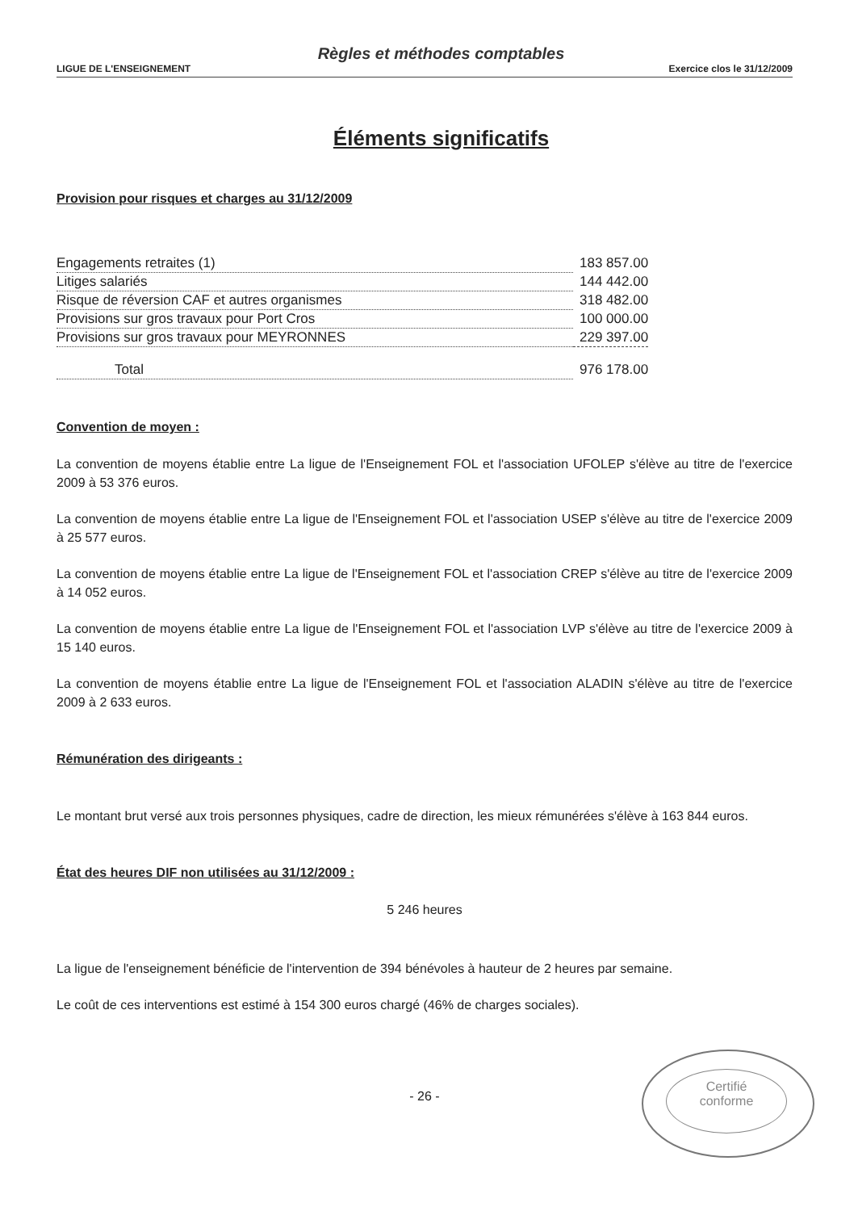Règles et méthodes comptables
LIGUE DE L'ENSEIGNEMENT Exercice clos le 31/12/2009
Éléments significatifs
Provision pour risques et charges au 31/12/2009
| Engagements retraites (1) | 183 857.00 |
| Litiges salariés | 144 442.00 |
| Risque de réversion CAF et autres organismes | 318 482.00 |
| Provisions sur gros travaux pour Port Cros | 100 000.00 |
| Provisions sur gros travaux pour MEYRONNES | 229 397.00 |
| Total | 976 178.00 |
Convention de moyen :
La convention de moyens établie entre La ligue de l'Enseignement FOL et l'association UFOLEP s'élève au titre de l'exercice 2009 à 53 376 euros.
La convention de moyens établie entre La ligue de l'Enseignement FOL et l'association USEP s'élève au titre de l'exercice 2009 à 25 577 euros.
La convention de moyens établie entre La ligue de l'Enseignement FOL et l'association CREP s'élève au titre de l'exercice 2009 à 14 052 euros.
La convention de moyens établie entre La ligue de l'Enseignement FOL et l'association LVP s'élève au titre de l'exercice 2009 à 15 140 euros.
La convention de moyens établie entre La ligue de l'Enseignement FOL et l'association ALADIN s'élève au titre de l'exercice 2009 à 2 633 euros.
Rémunération des dirigeants :
Le montant brut versé aux trois personnes physiques, cadre de direction, les mieux rémunérées s'élève à 163 844 euros.
État des heures DIF non utilisées au 31/12/2009 :
5 246 heures
La ligue de l'enseignement bénéficie de l'intervention de 394 bénévoles à hauteur de 2 heures par semaine.
Le coût de ces interventions est estimé à 154 300 euros chargé (46% de charges sociales).
- 26 -
Certifié
conforme